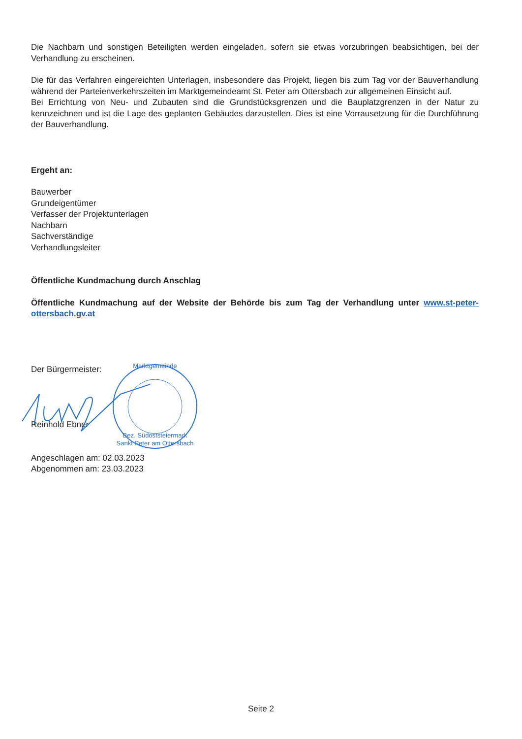Die Nachbarn und sonstigen Beteiligten werden eingeladen, sofern sie etwas vorzubringen beabsichtigen, bei der Verhandlung zu erscheinen.
Die für das Verfahren eingereichten Unterlagen, insbesondere das Projekt, liegen bis zum Tag vor der Bauverhandlung während der Parteienverkehrszeiten im Marktgemeindeamt St. Peter am Ottersbach zur allgemeinen Einsicht auf.
Bei Errichtung von Neu- und Zubauten sind die Grundstücksgrenzen und die Bauplatzgrenzen in der Natur zu kennzeichnen und ist die Lage des geplanten Gebäudes darzustellen. Dies ist eine Vorrausetzung für die Durchführung der Bauverhandlung.
Ergeht an:
Bauwerber
Grundeigentümer
Verfasser der Projektunterlagen
Nachbarn
Sachverständige
Verhandlungsleiter
Öffentliche Kundmachung durch Anschlag
Öffentliche Kundmachung auf der Website der Behörde bis zum Tag der Verhandlung unter www.st-peter-ottersbach.gv.at
Der Bürgermeister:
Reinhold Ebner
Angeschlagen am: 02.03.2023
Abgenommen am: 23.03.2023
Marktgemeinde
Bez. Südoststeiermark
Sankt Peter am Ottersbach
Seite 2